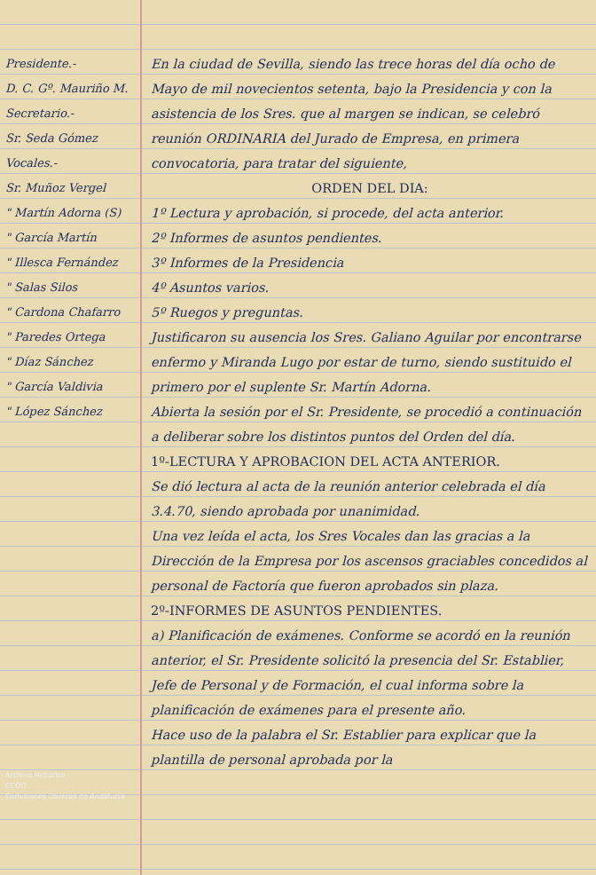Presidente.-
D. C. Gº. Mauriño M.
Secretario.-
Sr. Seda Gómez
Vocales.-
Sr. Muñoz Vergel
" Martín Adorna (S)
" García Martín
" Illesca Fernández
" Salas Silos
" Cardona Chafarro
" Paredes Ortega
" Díaz Sánchez
" García Valdivia
" López Sánchez
Archivo Histórico
CCOO
Comisiones Obreras de Andalucía
En la ciudad de Sevilla, siendo las trece horas del día ocho de Mayo de mil novecientos setenta, bajo la Presidencia y con la asistencia de los Sres. que al margen se indican, se celebró reunión ORDINARIA del Jurado de Empresa, en primera convocatoria, para tratar del siguiente,
ORDEN DEL DIA:
1º Lectura y aprobación, si procede, del acta anterior.
2º Informes de asuntos pendientes.
3º Informes de la Presidencia
4º Asuntos varios.
5º Ruegos y preguntas.
Justificaron su ausencia los Sres. Galiano Aguilar por encontrarse enfermo y Miranda Lugo por estar de turno, siendo sustituido el primero por el suplente Sr. Martín Adorna.
Abierta la sesión por el Sr. Presidente, se procedió a continuación a deliberar sobre los distintos puntos del Orden del día.
1º-LECTURA Y APROBACION DEL ACTA ANTERIOR.
Se dió lectura al acta de la reunión anterior celebrada el día 3.4.70, siendo aprobada por unanimidad.
Una vez leída el acta, los Sres Vocales dan las gracias a la Dirección de la Empresa por los ascensos graciables concedidos al personal de Factoría que fueron aprobados sin plaza.
2º-INFORMES DE ASUNTOS PENDIENTES.
a) Planificación de exámenes. Conforme se acordó en la reunión anterior, el Sr. Presidente solicitó la presencia del Sr. Establier, Jefe de Personal y de Formación, el cual informa sobre la planificación de exámenes para el presente año.
Hace uso de la palabra el Sr. Establier para explicar que la plantilla de personal aprobada por la